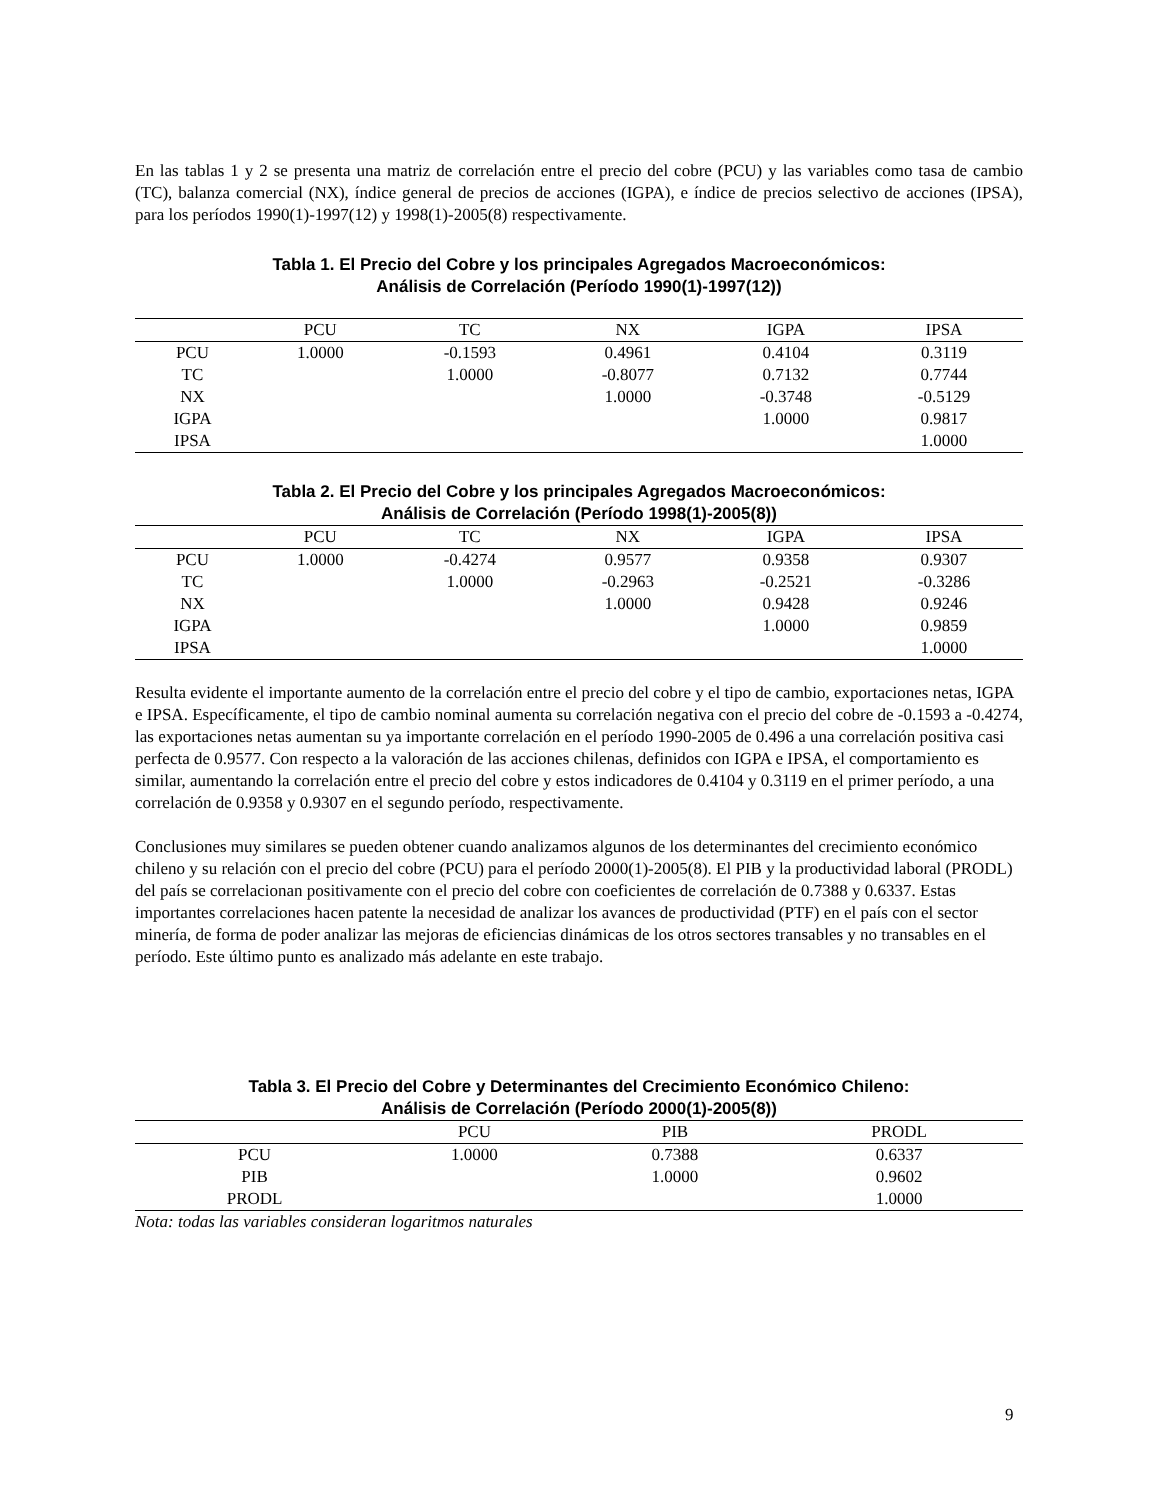En las tablas 1 y 2 se presenta una matriz de correlación entre el precio del cobre (PCU) y las variables como tasa de cambio (TC), balanza comercial (NX), índice general de precios de acciones (IGPA), e índice de precios selectivo de acciones (IPSA), para los períodos 1990(1)-1997(12) y 1998(1)-2005(8) respectivamente.
Tabla 1. El Precio del Cobre y los principales Agregados Macroeconómicos:
Análisis de Correlación (Período 1990(1)-1997(12))
| | PCU | TC | NX | IGPA | IPSA |
| --- | --- | --- | --- | --- | --- |
| PCU | 1.0000 | -0.1593 | 0.4961 | 0.4104 | 0.3119 |
| TC | | 1.0000 | -0.8077 | 0.7132 | 0.7744 |
| NX | | | 1.0000 | -0.3748 | -0.5129 |
| IGPA | | | | 1.0000 | 0.9817 |
| IPSA | | | | | 1.0000 |
Tabla 2. El Precio del Cobre y los principales Agregados Macroeconómicos:
Análisis de Correlación (Período 1998(1)-2005(8))
| | PCU | TC | NX | IGPA | IPSA |
| --- | --- | --- | --- | --- | --- |
| PCU | 1.0000 | -0.4274 | 0.9577 | 0.9358 | 0.9307 |
| TC | | 1.0000 | -0.2963 | -0.2521 | -0.3286 |
| NX | | | 1.0000 | 0.9428 | 0.9246 |
| IGPA | | | | 1.0000 | 0.9859 |
| IPSA | | | | | 1.0000 |
Resulta evidente el importante aumento de la correlación entre el precio del cobre y el tipo de cambio, exportaciones netas, IGPA e IPSA. Específicamente, el tipo de cambio nominal aumenta su correlación negativa con el precio del cobre de -0.1593 a -0.4274, las exportaciones netas aumentan su ya importante correlación en el período 1990-2005 de 0.496 a una correlación positiva casi perfecta de 0.9577. Con respecto a la valoración de las acciones chilenas, definidos con IGPA e IPSA, el comportamiento es similar, aumentando la correlación entre el precio del cobre y estos indicadores de 0.4104 y 0.3119 en el primer período, a una correlación de 0.9358 y 0.9307 en el segundo período, respectivamente.
Conclusiones muy similares se pueden obtener cuando analizamos algunos de los determinantes del crecimiento económico chileno y su relación con el precio del cobre (PCU) para el período 2000(1)-2005(8). El PIB y la productividad laboral (PRODL) del país se correlacionan positivamente con el precio del cobre con coeficientes de correlación de 0.7388 y 0.6337. Estas importantes correlaciones hacen patente la necesidad de analizar los avances de productividad (PTF) en el país con el sector minería, de forma de poder analizar las mejoras de eficiencias dinámicas de los otros sectores transables y no transables en el período. Este último punto es analizado más adelante en este trabajo.
Tabla 3. El Precio del Cobre y Determinantes del Crecimiento Económico Chileno:
Análisis de Correlación (Período 2000(1)-2005(8))
| | PCU | PIB | PRODL |
| --- | --- | --- | --- |
| PCU | 1.0000 | 0.7388 | 0.6337 |
| PIB | | 1.0000 | 0.9602 |
| PRODL | | | 1.0000 |
Nota: todas las variables consideran logaritmos naturales
9